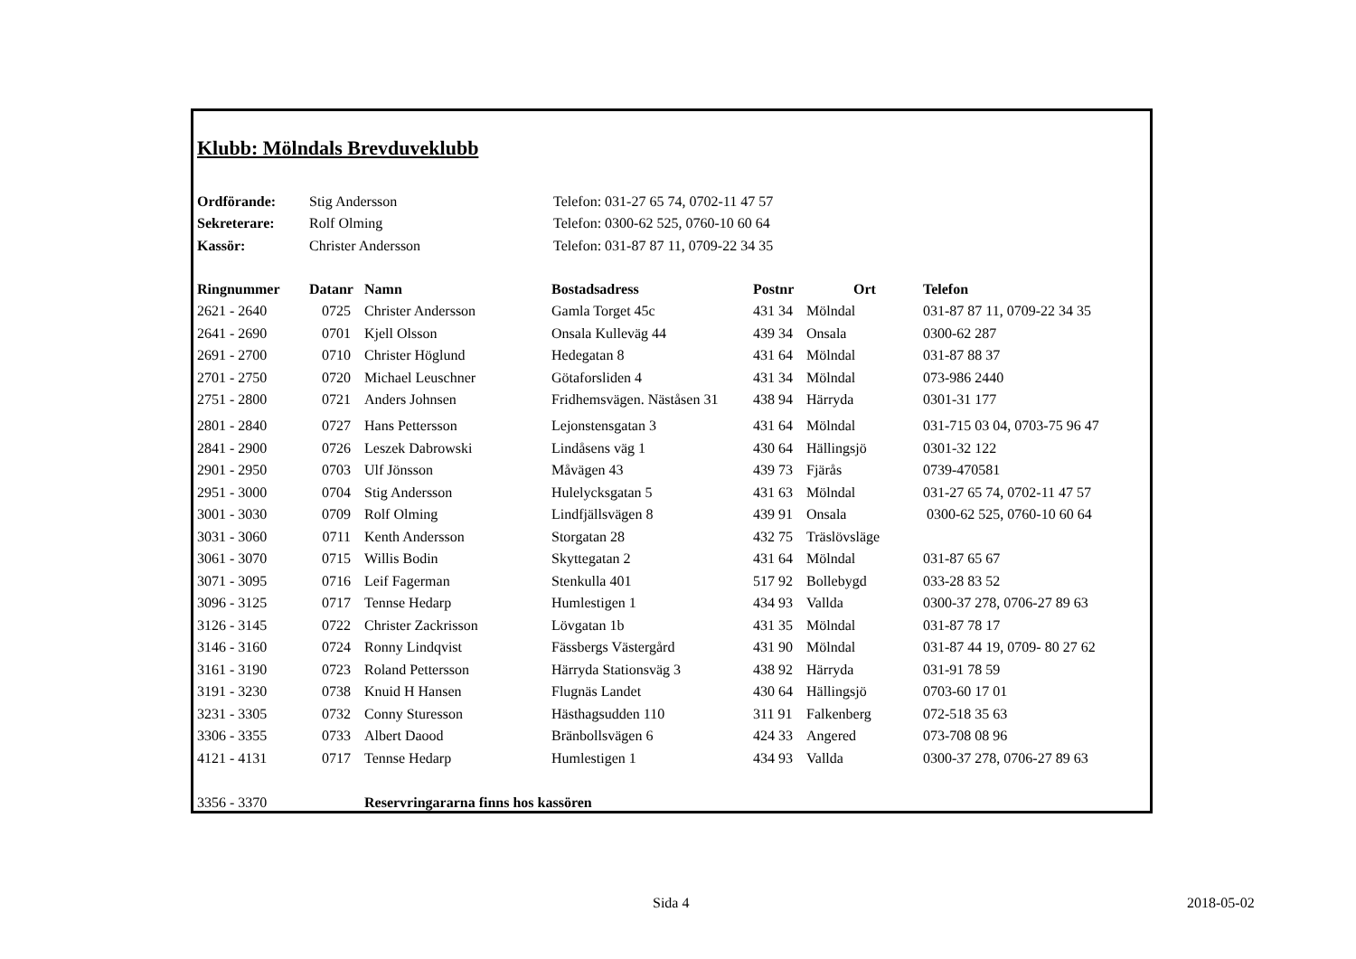Klubb: Mölndals Brevduveklubb
| Ordförande: | Stig Andersson | Telefon: 031-27 65 74, 0702-11 47 57 |
| Sekreterare: | Rolf Olming | Telefon: 0300-62 525, 0760-10 60 64 |
| Kassör: | Christer Andersson | Telefon: 031-87 87 11, 0709-22 34 35 |
| Ringnummer | Datanr | Namn | Bostadsadress | Postnr | Ort | Telefon |
| --- | --- | --- | --- | --- | --- | --- |
| 2621 - 2640 | 0725 | Christer Andersson | Gamla Torget 45c | 431 34 | Mölndal | 031-87 87 11, 0709-22 34 35 |
| 2641 - 2690 | 0701 | Kjell Olsson | Onsala Kulleväg 44 | 439 34 | Onsala | 0300-62 287 |
| 2691 - 2700 | 0710 | Christer Höglund | Hedegatan 8 | 431 64 | Mölndal | 031-87 88 37 |
| 2701 - 2750 | 0720 | Michael Leuschner | Götaforsliden 4 | 431 34 | Mölndal | 073-986 2440 |
| 2751 - 2800 | 0721 | Anders Johnsen | Fridhemsvägen. Näståsen 31 | 438 94 | Härryda | 0301-31 177 |
| 2801 - 2840 | 0727 | Hans Pettersson | Lejonstensgatan 3 | 431 64 | Mölndal | 031-715 03 04, 0703-75 96 47 |
| 2841 - 2900 | 0726 | Leszek Dabrowski | Lindåsens väg 1 | 430 64 | Hällingsjö | 0301-32 122 |
| 2901 - 2950 | 0703 | Ulf Jönsson | Måvägen 43 | 439 73 | Fjärås | 0739-470581 |
| 2951 - 3000 | 0704 | Stig Andersson | Hulelycksgatan 5 | 431 63 | Mölndal | 031-27 65 74, 0702-11 47 57 |
| 3001 - 3030 | 0709 | Rolf Olming | Lindfjällsvägen 8 | 439 91 | Onsala | 0300-62 525, 0760-10 60 64 |
| 3031 - 3060 | 0711 | Kenth Andersson | Storgatan 28 | 432 75 | Träslövsläge | |
| 3061 - 3070 | 0715 | Willis Bodin | Skyttegatan 2 | 431 64 | Mölndal | 031-87 65 67 |
| 3071 - 3095 | 0716 | Leif Fagerman | Stenkulla 401 | 517 92 | Bollebygd | 033-28 83 52 |
| 3096 - 3125 | 0717 | Tennse Hedarp | Humlestigen 1 | 434 93 | Vallda | 0300-37 278, 0706-27 89 63 |
| 3126 - 3145 | 0722 | Christer Zackrisson | Lövgatan 1b | 431 35 | Mölndal | 031-87 78 17 |
| 3146 - 3160 | 0724 | Ronny Lindqvist | Fässbergs Västergård | 431 90 | Mölndal | 031-87 44 19, 0709- 80 27 62 |
| 3161 - 3190 | 0723 | Roland Pettersson | Härryda Stationsväg 3 | 438 92 | Härryda | 031-91 78 59 |
| 3191 - 3230 | 0738 | Knuid H Hansen | Flugnäs Landet | 430 64 | Hällingsjö | 0703-60 17 01 |
| 3231 - 3305 | 0732 | Conny Sturesson | Hästhagsudden 110 | 311 91 | Falkenberg | 072-518 35 63 |
| 3306 - 3355 | 0733 | Albert Daood | Bränbollsvägen 6 | 424 33 | Angered | 073-708 08 96 |
| 4121 - 4131 | 0717 | Tennse Hedarp | Humlestigen 1 | 434 93 | Vallda | 0300-37 278, 0706-27 89 63 |
| 3356 - 3370 | | Reservringararna finns hos kassören | | | | |
Sida 4 2018-05-02